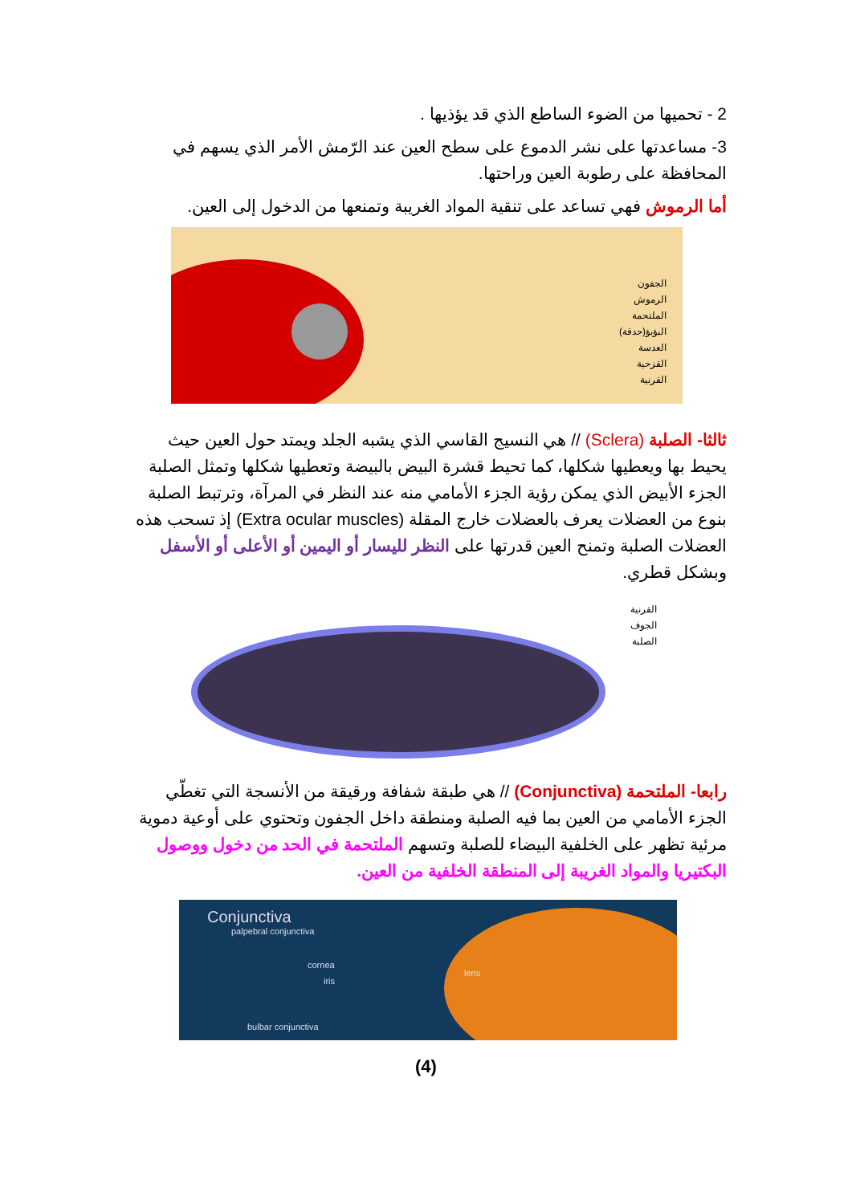2 - تحميها من الضوء الساطع الذي قد يؤذيها .
3- مساعدتها على نشر الدموع على سطح العين عند الرّمش الأمر الذي يسهم في المحافظة على رطوبة العين وراحتها.
أما الرموش فهي تساعد على تنقية المواد الغريبة وتمنعها من الدخول إلى العين.
الجفون
الرموش
الملتحمة
البؤبؤ(حدقة)
العدسة
القزحية
القرنية
ثالثا- الصلبة (Sclera) // هي النسيج القاسي الذي يشبه الجلد ويمتد حول العين حيث يحيط بها ويعطيها شكلها، كما تحيط قشرة البيض بالبيضة وتعطيها شكلها وتمثل الصلبة الجزء الأبيض الذي يمكن رؤية الجزء الأمامي منه عند النظر في المرآة، وترتبط الصلبة بنوع من العضلات يعرف بالعضلات خارج المقلة (Extra ocular muscles) إذ تسحب هذه العضلات الصلبة وتمنح العين قدرتها على النظر لليسار أو اليمين أو الأعلى أو الأسفل وبشكل قطري.
القرنية
الجوف
الصلبة
رابعا- الملتحمة (Conjunctiva) // هي طبقة شفافة ورقيقة من الأنسجة التي تغطّي الجزء الأمامي من العين بما فيه الصلبة ومنطقة داخل الجفون وتحتوي على أوعية دموية مرئية تظهر على الخلفية البيضاء للصلبة وتسهم الملتحمة في الحد من دخول ووصول البكتيريا والمواد الغريبة إلى المنطقة الخلفية من العين.
Conjunctiva
palpebral conjunctiva
cornea
iris
lens
bulbar conjunctiva
(4)